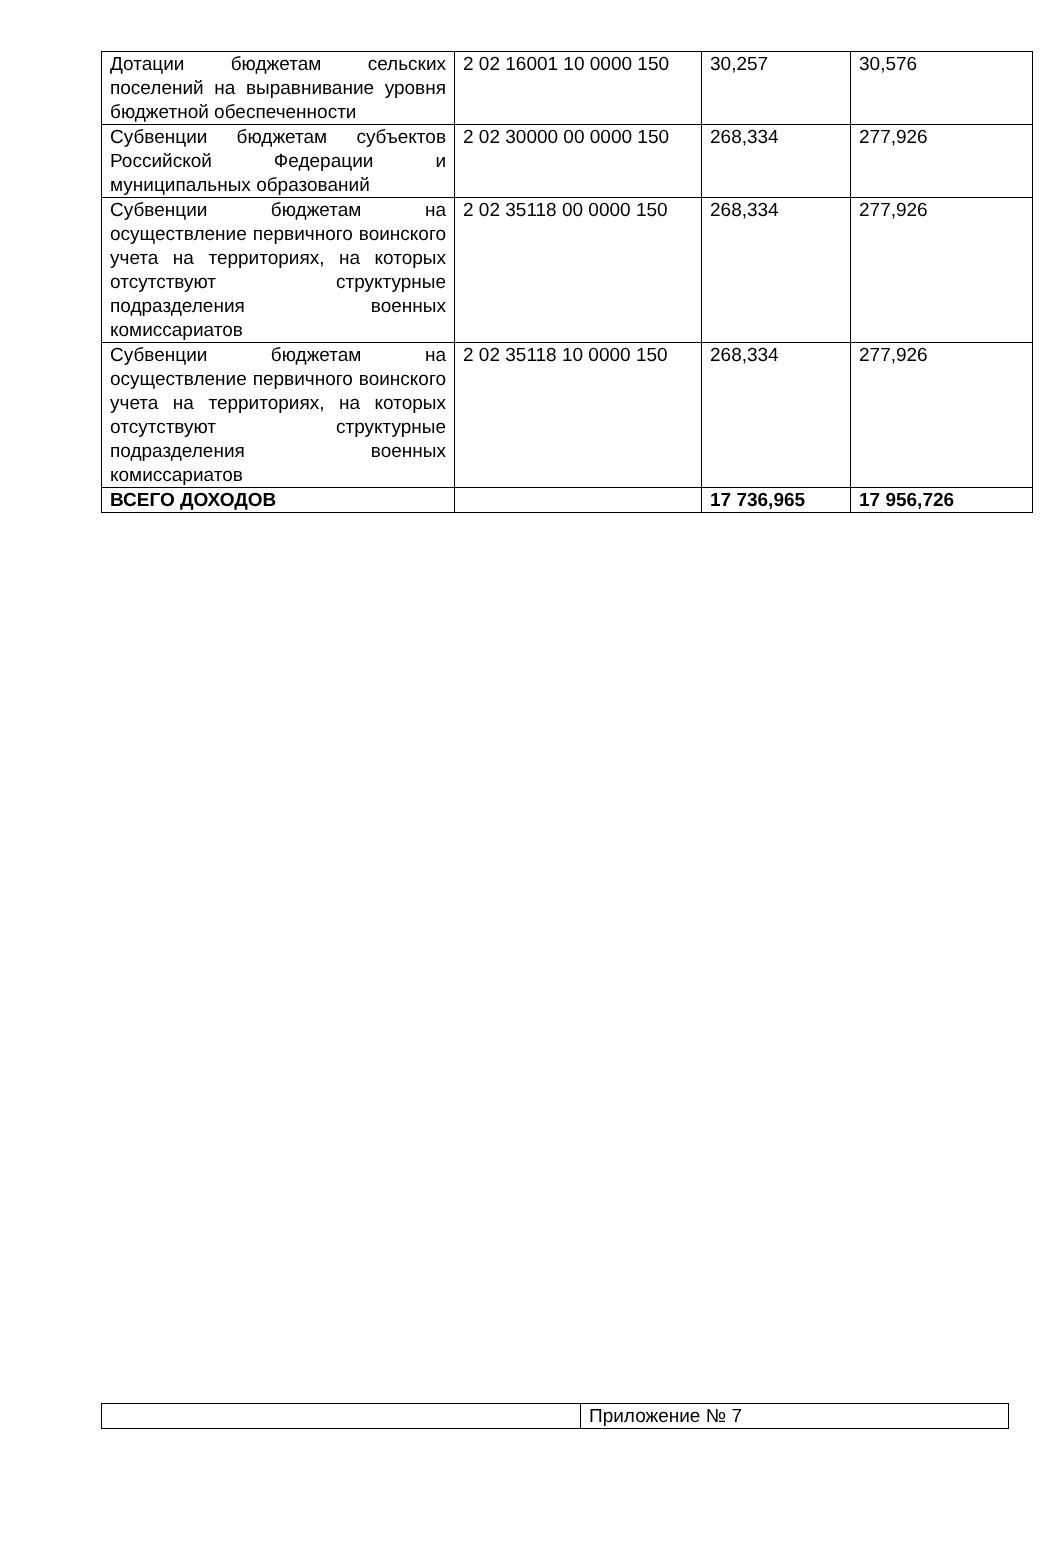| Дотации бюджетам сельских поселений на выравнивание уровня бюджетной обеспеченности | 2 02 16001 10 0000 150 | 30,257 | 30,576 |
| Субвенции бюджетам субъектов Российской Федерации и муниципальных образований | 2 02 30000 00 0000 150 | 268,334 | 277,926 |
| Субвенции бюджетам на осуществление первичного воинского учета на территориях, на которых отсутствуют структурные подразделения военных комиссариатов | 2 02 35118 00 0000 150 | 268,334 | 277,926 |
| Субвенции бюджетам на осуществление первичного воинского учета на территориях, на которых отсутствуют структурные подразделения военных комиссариатов | 2 02 35118 10 0000 150 | 268,334 | 277,926 |
| ВСЕГО ДОХОДОВ | | 17 736,965 | 17 956,726 |
| | Приложение № 7 |